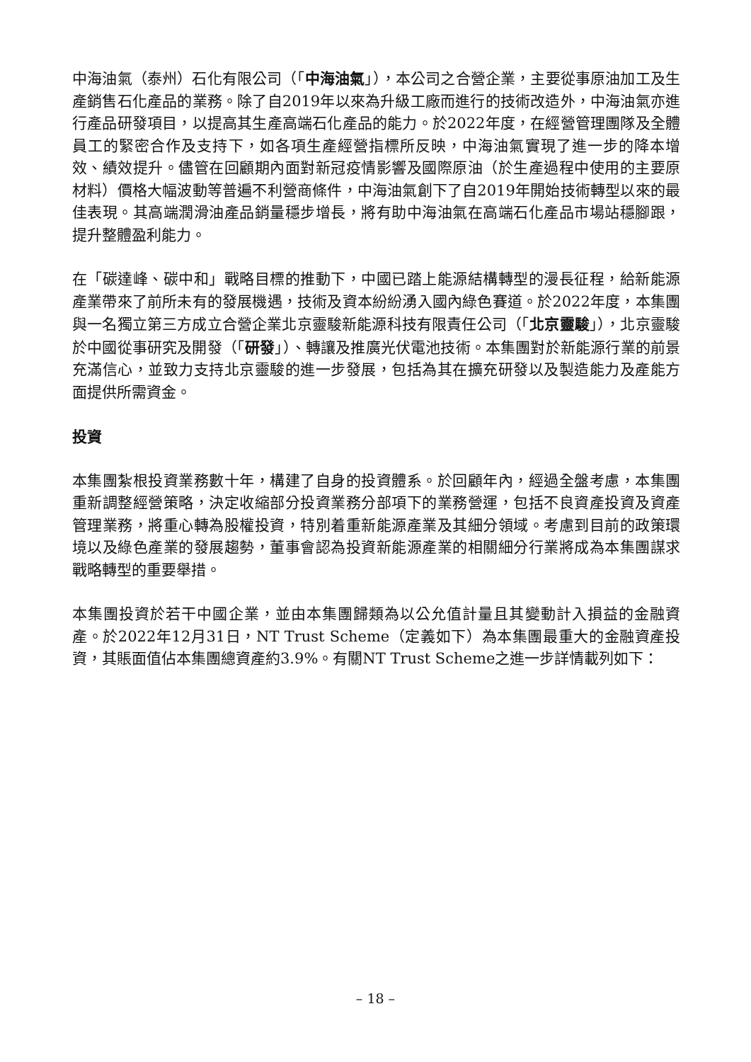中海油氣（泰州）石化有限公司（「中海油氣」），本公司之合營企業，主要從事原油加工及生產銷售石化產品的業務。除了自2019年以來為升級工廠而進行的技術改造外，中海油氣亦進行產品研發項目，以提高其生產高端石化產品的能力。於2022年度，在經營管理團隊及全體員工的緊密合作及支持下，如各項生產經營指標所反映，中海油氣實現了進一步的降本增效、績效提升。儘管在回顧期內面對新冠疫情影響及國際原油（於生產過程中使用的主要原材料）價格大幅波動等普遍不利營商條件，中海油氣創下了自2019年開始技術轉型以來的最佳表現。其高端潤滑油產品銷量穩步增長，將有助中海油氣在高端石化產品市場站穩腳跟，提升整體盈利能力。
在「碳達峰、碳中和」戰略目標的推動下，中國已踏上能源結構轉型的漫長征程，給新能源產業帶來了前所未有的發展機遇，技術及資本紛紛湧入國內綠色賽道。於2022年度，本集團與一名獨立第三方成立合營企業北京靈駿新能源科技有限責任公司（「北京靈駿」），北京靈駿於中國從事研究及開發（「研發」）、轉讓及推廣光伏電池技術。本集團對於新能源行業的前景充滿信心，並致力支持北京靈駿的進一步發展，包括為其在擴充研發以及製造能力及產能方面提供所需資金。
投資
本集團紮根投資業務數十年，構建了自身的投資體系。於回顧年內，經過全盤考慮，本集團重新調整經營策略，決定收縮部分投資業務分部項下的業務營運，包括不良資產投資及資產管理業務，將重心轉為股權投資，特別着重新能源產業及其細分領域。考慮到目前的政策環境以及綠色產業的發展趨勢，董事會認為投資新能源產業的相關細分行業將成為本集團謀求戰略轉型的重要舉措。
本集團投資於若干中國企業，並由本集團歸類為以公允值計量且其變動計入損益的金融資產。於2022年12月31日，NT Trust Scheme（定義如下）為本集團最重大的金融資產投資，其賬面值佔本集團總資產約3.9%。有關NT Trust Scheme之進一步詳情載列如下：
– 18 –